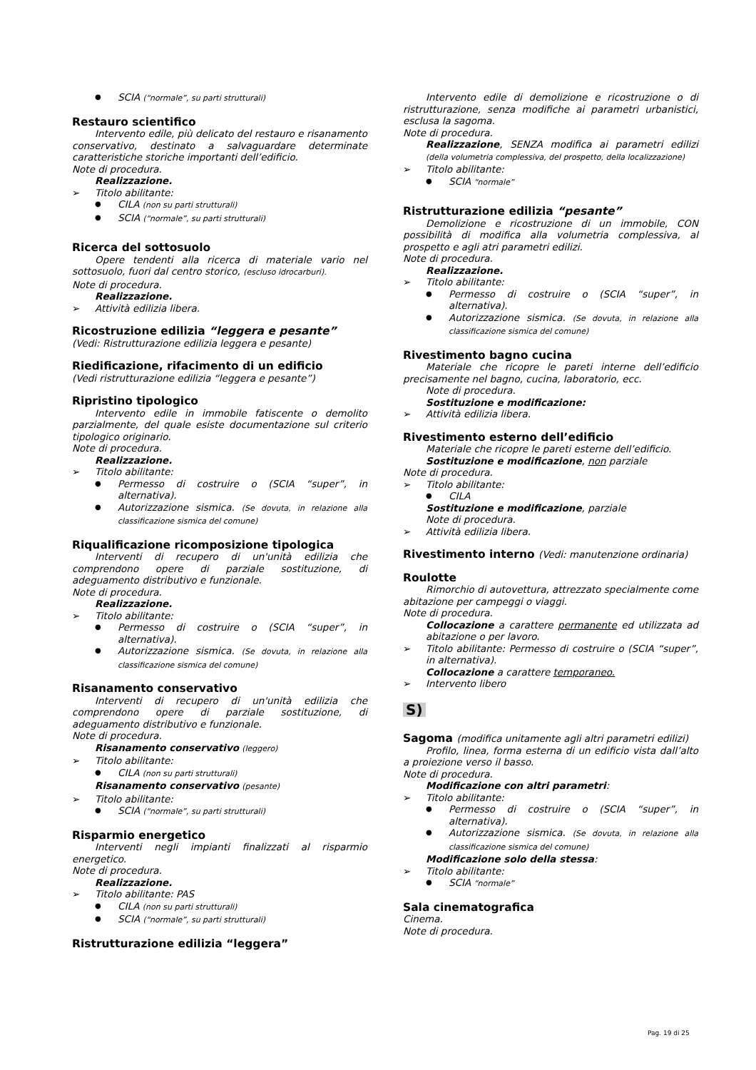SCIA (“normale”, su parti strutturali)
Restauro scientifico
Intervento edile, più delicato del restauro e risanamento conservativo, destinato a salvaguardare determinate caratteristiche storiche importanti dell’edificio.
Note di procedura.
Realizzazione.
Titolo abilitante:
CILA (non su parti strutturali)
SCIA (“normale”, su parti strutturali)
Ricerca del sottosuolo
Opere tendenti alla ricerca di materiale vario nel sottosuolo, fuori dal centro storico, (escluso idrocarburi).
Note di procedura.
Realizzazione.
Attività edilizia libera.
Ricostruzione edilizia “leggera e pesante”
(Vedi: Ristrutturazione edilizia leggera e pesante)
Riedificazione, rifacimento di un edificio
(Vedi ristrutturazione edilizia “leggera e pesante”)
Ripristino tipologico
Intervento edile in immobile fatiscente o demolito parzialmente, del quale esiste documentazione sul criterio tipologico originario.
Note di procedura.
Realizzazione.
Titolo abilitante:
Permesso di costruire o (SCIA “super”, in alternativa).
Autorizzazione sismica. (Se dovuta, in relazione alla classificazione sismica del comune)
Riqualificazione ricomposizione tipologica
Interventi di recupero di un'unità edilizia che comprendono opere di parziale sostituzione, di adeguamento distributivo e funzionale.
Note di procedura.
Realizzazione.
Titolo abilitante:
Permesso di costruire o (SCIA “super”, in alternativa).
Autorizzazione sismica. (Se dovuta, in relazione alla classificazione sismica del comune)
Risanamento conservativo
Interventi di recupero di un'unità edilizia che comprendono opere di parziale sostituzione, di adeguamento distributivo e funzionale.
Note di procedura.
Risanamento conservativo (leggero)
Titolo abilitante:
CILA (non su parti strutturali)
Risanamento conservativo (pesante)
Titolo abilitante:
SCIA (“normale”, su parti strutturali)
Risparmio energetico
Interventi negli impianti finalizzati al risparmio energetico.
Note di procedura.
Realizzazione.
Titolo abilitante: PAS
CILA (non su parti strutturali)
SCIA (“normale”, su parti strutturali)
Ristrutturazione edilizia “leggera”
Intervento edile di demolizione e ricostruzione o di ristrutturazione, senza modifiche ai parametri urbanistici, esclusa la sagoma.
Note di procedura.
Realizzazione, SENZA modifica ai parametri edilizi (della volumetria complessiva, del prospetto, della localizzazione)
Titolo abilitante:
SCIA “normale”
Ristrutturazione edilizia “pesante”
Demolizione e ricostruzione di un immobile, CON possibilità di modifica alla volumetria complessiva, al prospetto e agli atri parametri edilizi.
Note di procedura.
Realizzazione.
Titolo abilitante:
Permesso di costruire o (SCIA “super”, in alternativa).
Autorizzazione sismica. (Se dovuta, in relazione alla classificazione sismica del comune)
Rivestimento bagno cucina
Materiale che ricopre le pareti interne dell’edificio precisamente nel bagno, cucina, laboratorio, ecc.
Note di procedura.
Sostituzione e modificazione:
Attività edilizia libera.
Rivestimento esterno dell’edificio
Materiale che ricopre le pareti esterne dell’edificio.
Sostituzione e modificazione, non parziale
Note di procedura.
Titolo abilitante:
CILA
Sostituzione e modificazione, parziale
Note di procedura.
Attività edilizia libera.
Rivestimento interno (Vedi: manutenzione ordinaria)
Roulotte
Rimorchio di autovettura, attrezzato specialmente come abitazione per campeggi o viaggi.
Note di procedura.
Collocazione a carattere permanente ed utilizzata ad abitazione o per lavoro.
Titolo abilitante: Permesso di costruire o (SCIA “super”, in alternativa).
Collocazione a carattere temporaneo.
Intervento libero
S)
Sagoma (modifica unitamente agli altri parametri edilizi)
Profilo, linea, forma esterna di un edificio vista dall’alto a proiezione verso il basso.
Note di procedura.
Modificazione con altri parametri:
Titolo abilitante:
Permesso di costruire o (SCIA “super”, in alternativa).
Autorizzazione sismica. (Se dovuta, in relazione alla classificazione sismica del comune)
Modificazione solo della stessa:
Titolo abilitante:
SCIA “normale”
Sala cinematografica
Cinema.
Note di procedura.
Pag. 19 di 25